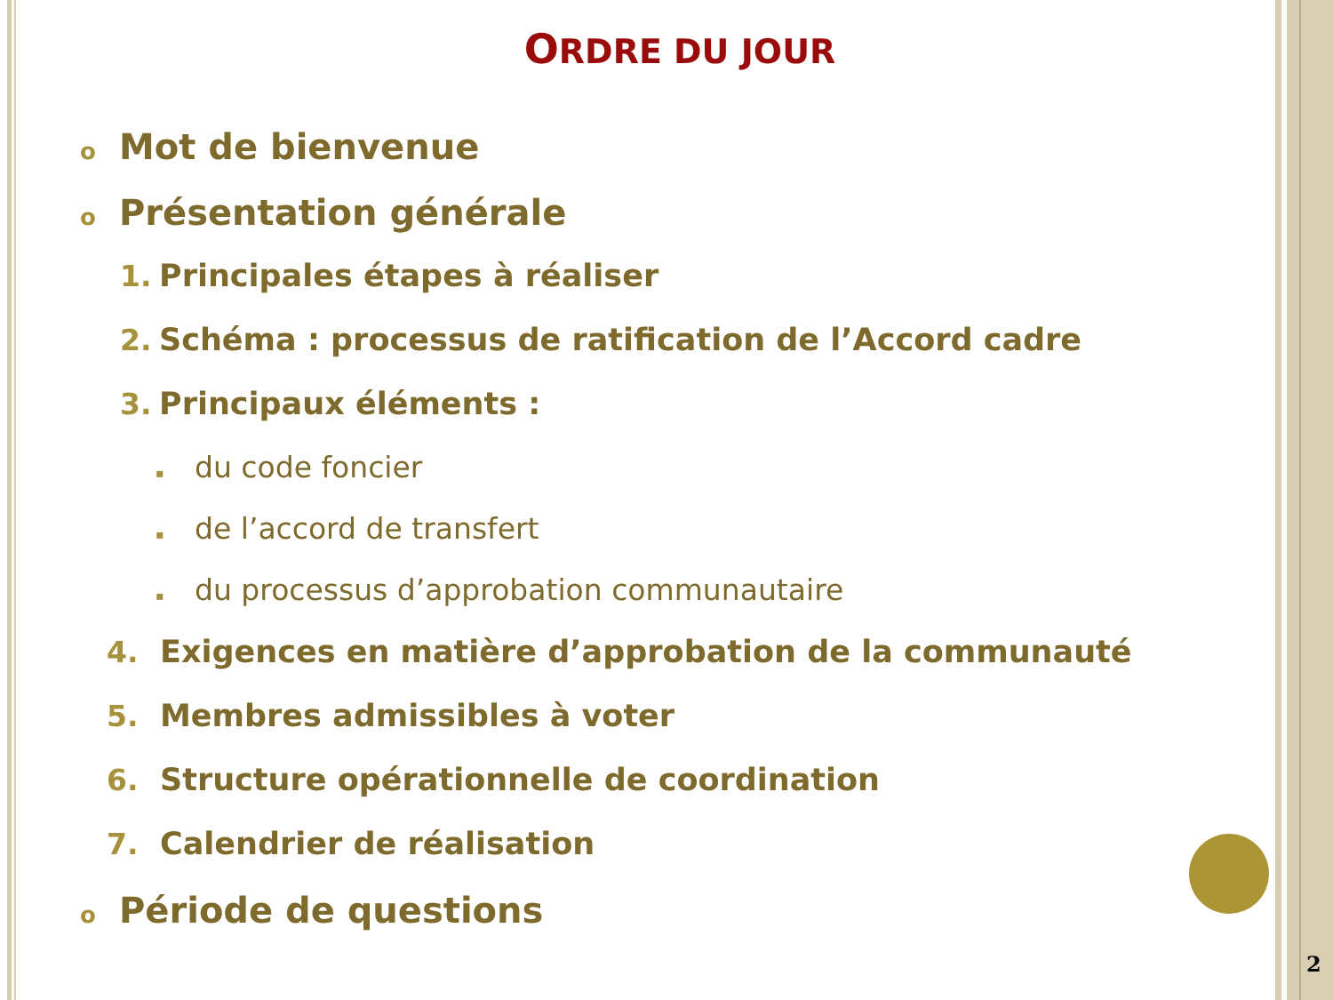ORDRE DU JOUR
o Mot de bienvenue
o Présentation générale
1. Principales étapes à réaliser
2. Schéma : processus de ratification de l’Accord cadre
3. Principaux éléments :
▪ du code foncier
▪ de l’accord de transfert
▪ du processus d’approbation communautaire
4. Exigences en matière d’approbation de la communauté
5. Membres admissibles à voter
6. Structure opérationnelle de coordination
7. Calendrier de réalisation
o Période de questions
2